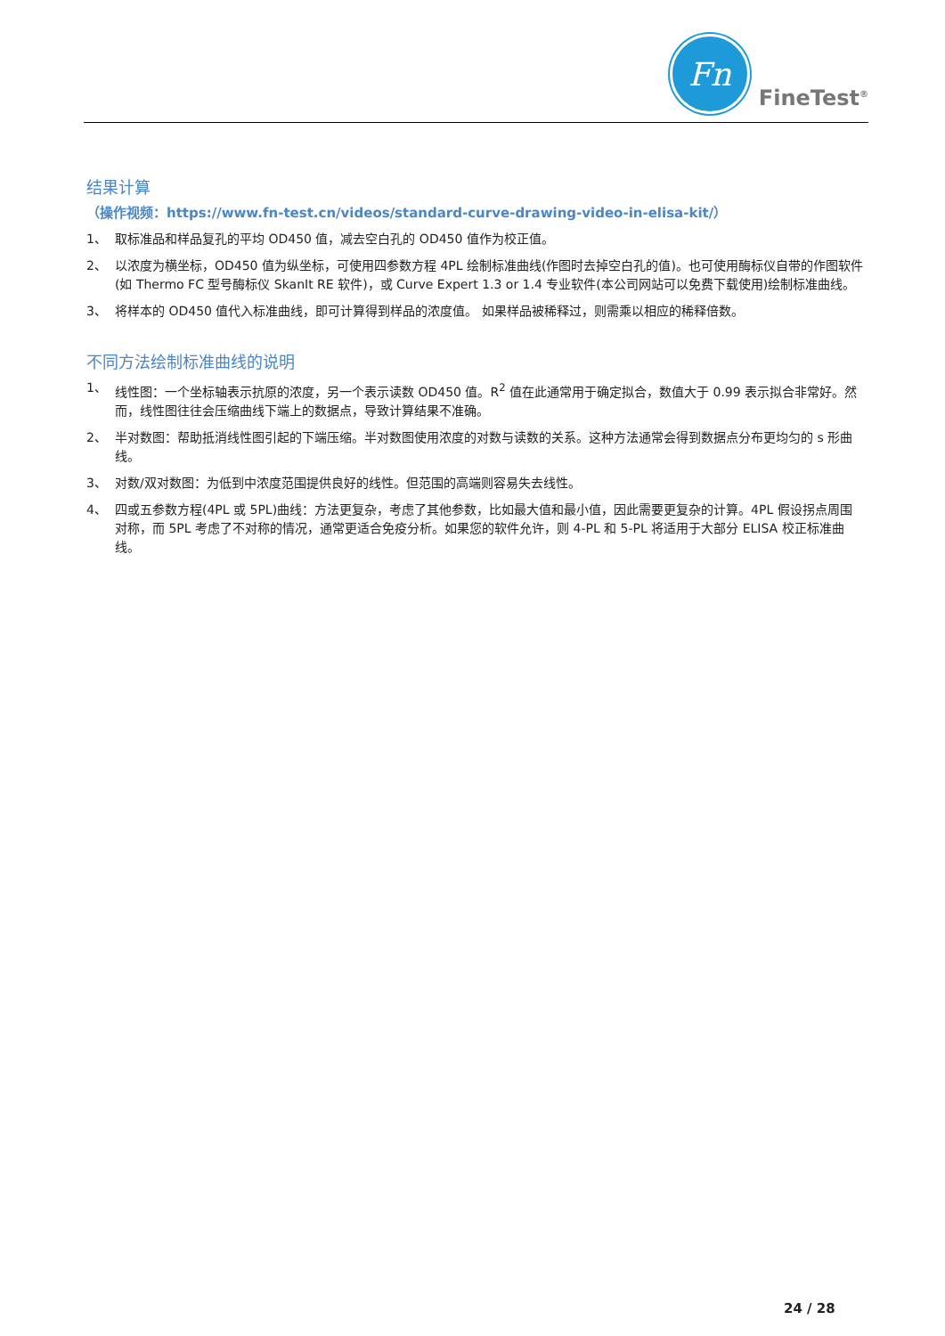Fn
FineTest<sup>®</sup>
结果计算
（操作视频：https://www.fn-test.cn/videos/standard-curve-drawing-video-in-elisa-kit/）
1、 取标准品和样品复孔的平均 OD450 值，减去空白孔的 OD450 值作为校正值。
2、 以浓度为横坐标，OD450 值为纵坐标，可使用四参数方程 4PL 绘制标准曲线(作图时去掉空白孔的值)。也可使用酶标仪自带的作图软件(如 Thermo FC 型号酶标仪 SkanIt RE 软件)，或 Curve Expert 1.3 or 1.4 专业软件(本公司网站可以免费下载使用)绘制标准曲线。
3、 将样本的 OD450 值代入标准曲线，即可计算得到样品的浓度值。 如果样品被稀释过，则需乘以相应的稀释倍数。
不同方法绘制标准曲线的说明
1、 线性图：一个坐标轴表示抗原的浓度，另一个表示读数 OD450 值。R<sup>2</sup> 值在此通常用于确定拟合，数值大于 0.99 表示拟合非常好。然而，线性图往往会压缩曲线下端上的数据点，导致计算结果不准确。
2、 半对数图：帮助抵消线性图引起的下端压缩。半对数图使用浓度的对数与读数的关系。这种方法通常会得到数据点分布更均匀的 s 形曲线。
3、 对数/双对数图：为低到中浓度范围提供良好的线性。但范围的高端则容易失去线性。
4、 四或五参数方程(4PL 或 5PL)曲线：方法更复杂，考虑了其他参数，比如最大值和最小值，因此需要更复杂的计算。4PL 假设拐点周围对称，而 5PL 考虑了不对称的情况，通常更适合免疫分析。如果您的软件允许，则 4-PL 和 5-PL 将适用于大部分 ELISA 校正标准曲线。
24 / 28